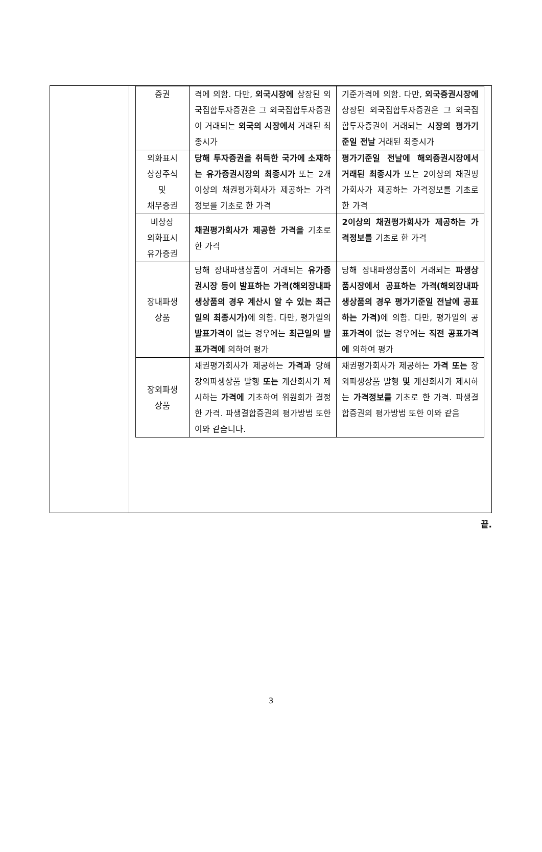| | / 증권 / 격에 의함. 다만, 외국시장에 상장된 외국집합투자증권은 그 외국집합투자증권이 거래되는 외국의 시장에서 거래된 최종시가 / 기준가격에 의함. 다만, 외국증권시장에 상장된 외국집합투자증권은 그 외국집합투자증권이 거래되는 시장의 평가기준일 전날 거래된 최종시가 / / 외화표시 상장주식 및 채무증권 / 당해 투자증권을 취득한 국가에 소재하는 유가증권시장의 최종시가 또는 2개 이상의 채권평가회사가 제공하는 가격정보를 기초로 한 가격 / 평가기준일 전날에 해외증권시장에서 거래된 최종시가 또는 2이상의 채권평가회사가 제공하는 가격정보를 기초로 한 가격 / / 비상장 외화표시 유가증권 / 채권평가회사가 제공한 가격을 기초로 한 가격 / 2이상의 채권평가회사가 제공하는 가격정보를 기초로 한 가격 / / 장내파생 상품 / 당해 장내파생상품이 거래되는 유가증권시장 등이 발표하는 가격(해외장내파생상품의 경우 계산시 알 수 있는 최근일의 최종시가) 에 의함. 다만, 평가일의 발표가격이 없는 경우에는 최근일의 발표가격에 의하여 평가 / 당해 장내파생상품이 거래되는 파생상품시장에서 공표하는 가격(해외장내파생상품의 경우 평가기준일 전날에 공표하는 가격) 에 의함. 다만, 평가일의 공 표가격이 없는 경우에는 직전 공표가격에 의하여 평가 / / 장외파생 상품 / 채권평가회사가 제공하는 가격과 당해 장외파생상품 발행 또는 계산회사가 제시하는 가격에 기초하여 위원회가 결정한 가격. 파생결합증권의 평가방법 또한 이와 같습니다. / 채권평가회사가 제공하는 가격 또는 장외파생상품 발행 및 계산회사가 제시하는 가격정보를 기초로 한 가격. 파생결합증권의 평가방법 또한 이와 같음 / |
끝.
3